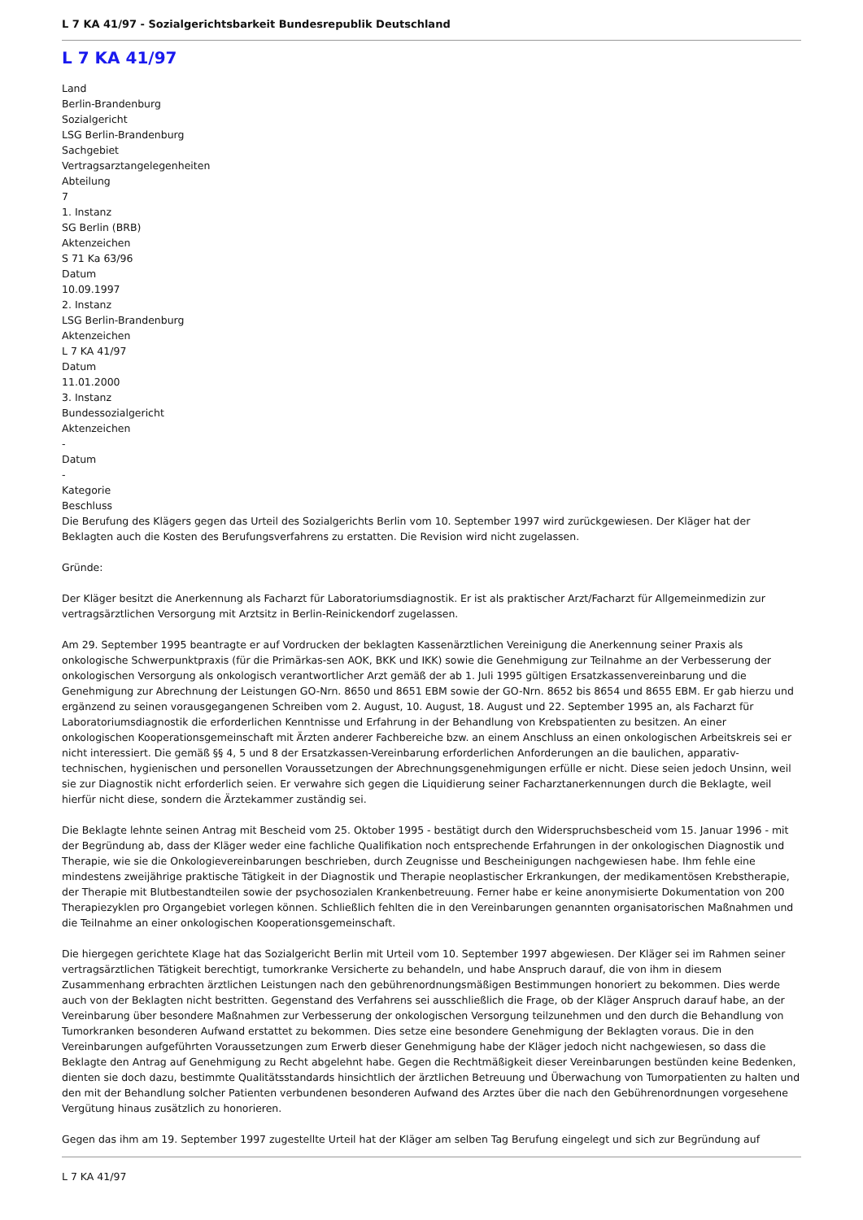L 7 KA 41/97 - Sozialgerichtsbarkeit Bundesrepublik Deutschland
L 7 KA 41/97
Land
Berlin-Brandenburg
Sozialgericht
LSG Berlin-Brandenburg
Sachgebiet
Vertragsarztangelegenheiten
Abteilung
7
1. Instanz
SG Berlin (BRB)
Aktenzeichen
S 71 Ka 63/96
Datum
10.09.1997
2. Instanz
LSG Berlin-Brandenburg
Aktenzeichen
L 7 KA 41/97
Datum
11.01.2000
3. Instanz
Bundessozialgericht
Aktenzeichen
-
Datum
-
Kategorie
Beschluss
Die Berufung des Klägers gegen das Urteil des Sozialgerichts Berlin vom 10. September 1997 wird zurückgewiesen. Der Kläger hat der Beklagten auch die Kosten des Berufungsverfahrens zu erstatten. Die Revision wird nicht zugelassen.
Gründe:
Der Kläger besitzt die Anerkennung als Facharzt für Laboratoriumsdiagnostik. Er ist als praktischer Arzt/Facharzt für Allgemeinmedizin zur vertragsärztlichen Versorgung mit Arztsitz in Berlin-Reinickendorf zugelassen.
Am 29. September 1995 beantragte er auf Vordrucken der beklagten Kassenärztlichen Vereinigung die Anerkennung seiner Praxis als onkologische Schwerpunktpraxis (für die Primärkas-sen AOK, BKK und IKK) sowie die Genehmigung zur Teilnahme an der Verbesserung der onkologischen Versorgung als onkologisch verantwortlicher Arzt gemäß der ab 1. Juli 1995 gültigen Ersatzkassenvereinbarung und die Genehmigung zur Abrechnung der Leistungen GO-Nrn. 8650 und 8651 EBM sowie der GO-Nrn. 8652 bis 8654 und 8655 EBM. Er gab hierzu und ergänzend zu seinen vorausgegangenen Schreiben vom 2. August, 10. August, 18. August und 22. September 1995 an, als Facharzt für Laboratoriumsdiagnostik die erforderlichen Kenntnisse und Erfahrung in der Behandlung von Krebspatienten zu besitzen. An einer onkologischen Kooperationsgemeinschaft mit Ärzten anderer Fachbereiche bzw. an einem Anschluss an einen onkologischen Arbeitskreis sei er nicht interessiert. Die gemäß §§ 4, 5 und 8 der Ersatzkassen-Vereinbarung erforderlichen Anforderungen an die baulichen, apparativ-technischen, hygienischen und personellen Voraussetzungen der Abrechnungsgenehmigungen erfülle er nicht. Diese seien jedoch Unsinn, weil sie zur Diagnostik nicht erforderlich seien. Er verwahre sich gegen die Liquidierung seiner Facharztanerkennungen durch die Beklagte, weil hierfür nicht diese, sondern die Ärztekammer zuständig sei.
Die Beklagte lehnte seinen Antrag mit Bescheid vom 25. Oktober 1995 - bestätigt durch den Widerspruchsbescheid vom 15. Januar 1996 - mit der Begründung ab, dass der Kläger weder eine fachliche Qualifikation noch entsprechende Erfahrungen in der onkologischen Diagnostik und Therapie, wie sie die Onkologievereinbarungen beschrieben, durch Zeugnisse und Bescheinigungen nachgewiesen habe. Ihm fehle eine mindestens zweijährige praktische Tätigkeit in der Diagnostik und Therapie neoplastischer Erkrankungen, der medikamentösen Krebstherapie, der Therapie mit Blutbestandteilen sowie der psychosozialen Krankenbetreuung. Ferner habe er keine anonymisierte Dokumentation von 200 Therapiezyklen pro Organgebiet vorlegen können. Schließlich fehlten die in den Vereinbarungen genannten organisatorischen Maßnahmen und die Teilnahme an einer onkologischen Kooperationsgemeinschaft.
Die hiergegen gerichtete Klage hat das Sozialgericht Berlin mit Urteil vom 10. September 1997 abgewiesen. Der Kläger sei im Rahmen seiner vertragsärztlichen Tätigkeit berechtigt, tumorkranke Versicherte zu behandeln, und habe Anspruch darauf, die von ihm in diesem Zusammenhang erbrachten ärztlichen Leistungen nach den gebührenordnungsmäßigen Bestimmungen honoriert zu bekommen. Dies werde auch von der Beklagten nicht bestritten. Gegenstand des Verfahrens sei ausschließlich die Frage, ob der Kläger Anspruch darauf habe, an der Vereinbarung über besondere Maßnahmen zur Verbesserung der onkologischen Versorgung teilzunehmen und den durch die Behandlung von Tumorkranken besonderen Aufwand erstattet zu bekommen. Dies setze eine besondere Genehmigung der Beklagten voraus. Die in den Vereinbarungen aufgeführten Voraussetzungen zum Erwerb dieser Genehmigung habe der Kläger jedoch nicht nachgewiesen, so dass die Beklagte den Antrag auf Genehmigung zu Recht abgelehnt habe. Gegen die Rechtmäßigkeit dieser Vereinbarungen bestünden keine Bedenken, dienten sie doch dazu, bestimmte Qualitätsstandards hinsichtlich der ärztlichen Betreuung und Überwachung von Tumorpatienten zu halten und den mit der Behandlung solcher Patienten verbundenen besonderen Aufwand des Arztes über die nach den Gebührenordnungen vorgesehene Vergütung hinaus zusätzlich zu honorieren.
Gegen das ihm am 19. September 1997 zugestellte Urteil hat der Kläger am selben Tag Berufung eingelegt und sich zur Begründung auf
L 7 KA 41/97